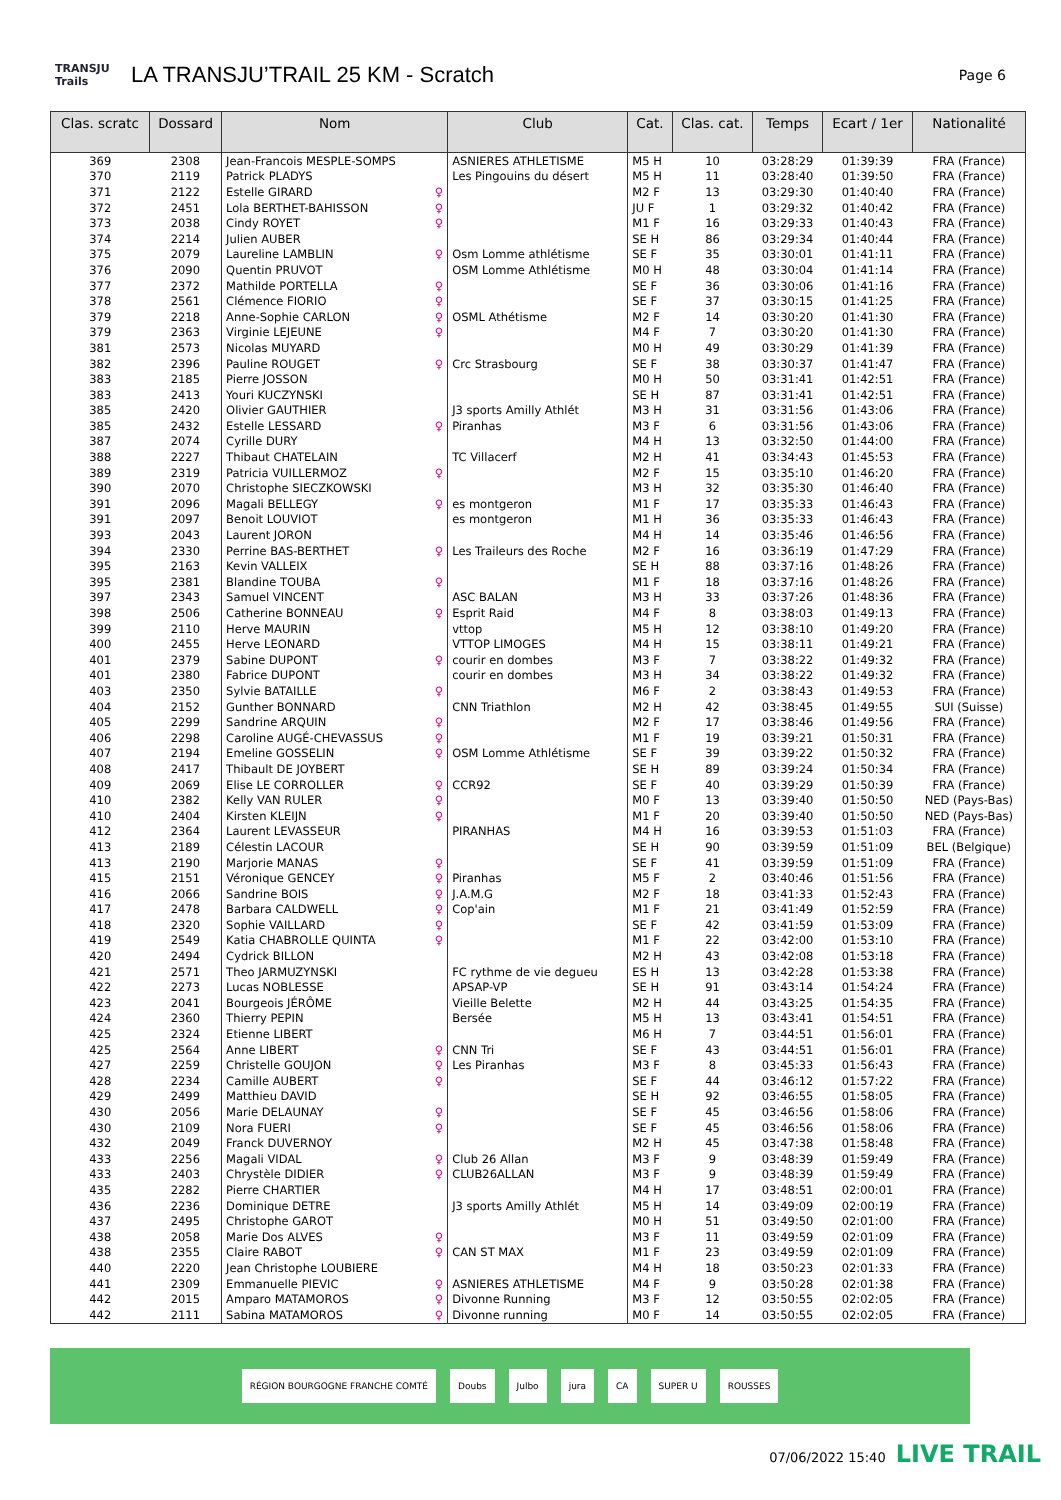TRANSJU
Trails
LA TRANSJU’TRAIL 25 KM - Scratch
Page 6
| Clas. scratc | Dossard | Nom | | Club | Cat. | Clas. cat. | Temps | Ecart / 1er | Nationalité |
| --- | --- | --- | --- | --- | --- | --- | --- | --- | --- |
| 369 | 2308 | Jean-Francois MESPLE-SOMPS | | ASNIERES ATHLETISME | M5 H | 10 | 03:28:29 | 01:39:39 | FRA (France) |
| 370 | 2119 | Patrick PLADYS | | Les Pingouins du désert | M5 H | 11 | 03:28:40 | 01:39:50 | FRA (France) |
| 371 | 2122 | Estelle GIRARD | ♀ | | M2 F | 13 | 03:29:30 | 01:40:40 | FRA (France) |
| 372 | 2451 | Lola BERTHET-BAHISSON | ♀ | | JU F | 1 | 03:29:32 | 01:40:42 | FRA (France) |
| 373 | 2038 | Cindy ROYET | ♀ | | M1 F | 16 | 03:29:33 | 01:40:43 | FRA (France) |
| 374 | 2214 | Julien AUBER | | | SE H | 86 | 03:29:34 | 01:40:44 | FRA (France) |
| 375 | 2079 | Laureline LAMBLIN | ♀ | Osm Lomme athlétisme | SE F | 35 | 03:30:01 | 01:41:11 | FRA (France) |
| 376 | 2090 | Quentin PRUVOT | | OSM Lomme Athlétisme | M0 H | 48 | 03:30:04 | 01:41:14 | FRA (France) |
| 377 | 2372 | Mathilde PORTELLA | ♀ | | SE F | 36 | 03:30:06 | 01:41:16 | FRA (France) |
| 378 | 2561 | Clémence FIORIO | ♀ | | SE F | 37 | 03:30:15 | 01:41:25 | FRA (France) |
| 379 | 2218 | Anne-Sophie CARLON | ♀ | OSML Athétisme | M2 F | 14 | 03:30:20 | 01:41:30 | FRA (France) |
| 379 | 2363 | Virginie LEJEUNE | ♀ | | M4 F | 7 | 03:30:20 | 01:41:30 | FRA (France) |
| 381 | 2573 | Nicolas MUYARD | | | M0 H | 49 | 03:30:29 | 01:41:39 | FRA (France) |
| 382 | 2396 | Pauline ROUGET | ♀ | Crc Strasbourg | SE F | 38 | 03:30:37 | 01:41:47 | FRA (France) |
| 383 | 2185 | Pierre JOSSON | | | M0 H | 50 | 03:31:41 | 01:42:51 | FRA (France) |
| 383 | 2413 | Youri KUCZYNSKI | | | SE H | 87 | 03:31:41 | 01:42:51 | FRA (France) |
| 385 | 2420 | Olivier GAUTHIER | | J3 sports Amilly Athlét | M3 H | 31 | 03:31:56 | 01:43:06 | FRA (France) |
| 385 | 2432 | Estelle LESSARD | ♀ | Piranhas | M3 F | 6 | 03:31:56 | 01:43:06 | FRA (France) |
| 387 | 2074 | Cyrille DURY | | | M4 H | 13 | 03:32:50 | 01:44:00 | FRA (France) |
| 388 | 2227 | Thibaut CHATELAIN | | TC Villacerf | M2 H | 41 | 03:34:43 | 01:45:53 | FRA (France) |
| 389 | 2319 | Patricia VUILLERMOZ | ♀ | | M2 F | 15 | 03:35:10 | 01:46:20 | FRA (France) |
| 390 | 2070 | Christophe SIECZKOWSKI | | | M3 H | 32 | 03:35:30 | 01:46:40 | FRA (France) |
| 391 | 2096 | Magali BELLEGY | ♀ | es montgeron | M1 F | 17 | 03:35:33 | 01:46:43 | FRA (France) |
| 391 | 2097 | Benoit LOUVIOT | | es montgeron | M1 H | 36 | 03:35:33 | 01:46:43 | FRA (France) |
| 393 | 2043 | Laurent JORON | | | M4 H | 14 | 03:35:46 | 01:46:56 | FRA (France) |
| 394 | 2330 | Perrine BAS-BERTHET | ♀ | Les Traileurs des Roche | M2 F | 16 | 03:36:19 | 01:47:29 | FRA (France) |
| 395 | 2163 | Kevin VALLEIX | | | SE H | 88 | 03:37:16 | 01:48:26 | FRA (France) |
| 395 | 2381 | Blandine TOUBA | ♀ | | M1 F | 18 | 03:37:16 | 01:48:26 | FRA (France) |
| 397 | 2343 | Samuel VINCENT | | ASC BALAN | M3 H | 33 | 03:37:26 | 01:48:36 | FRA (France) |
| 398 | 2506 | Catherine BONNEAU | ♀ | Esprit Raid | M4 F | 8 | 03:38:03 | 01:49:13 | FRA (France) |
| 399 | 2110 | Herve MAURIN | | vttop | M5 H | 12 | 03:38:10 | 01:49:20 | FRA (France) |
| 400 | 2455 | Herve LEONARD | | VTTOP LIMOGES | M4 H | 15 | 03:38:11 | 01:49:21 | FRA (France) |
| 401 | 2379 | Sabine DUPONT | ♀ | courir en dombes | M3 F | 7 | 03:38:22 | 01:49:32 | FRA (France) |
| 401 | 2380 | Fabrice DUPONT | | courir en dombes | M3 H | 34 | 03:38:22 | 01:49:32 | FRA (France) |
| 403 | 2350 | Sylvie BATAILLE | ♀ | | M6 F | 2 | 03:38:43 | 01:49:53 | FRA (France) |
| 404 | 2152 | Gunther BONNARD | | CNN Triathlon | M2 H | 42 | 03:38:45 | 01:49:55 | SUI (Suisse) |
| 405 | 2299 | Sandrine ARQUIN | ♀ | | M2 F | 17 | 03:38:46 | 01:49:56 | FRA (France) |
| 406 | 2298 | Caroline AUGÉ-CHEVASSUS | ♀ | | M1 F | 19 | 03:39:21 | 01:50:31 | FRA (France) |
| 407 | 2194 | Emeline GOSSELIN | ♀ | OSM Lomme Athlétisme | SE F | 39 | 03:39:22 | 01:50:32 | FRA (France) |
| 408 | 2417 | Thibault DE JOYBERT | | | SE H | 89 | 03:39:24 | 01:50:34 | FRA (France) |
| 409 | 2069 | Elise LE CORROLLER | ♀ | CCR92 | SE F | 40 | 03:39:29 | 01:50:39 | FRA (France) |
| 410 | 2382 | Kelly VAN RULER | ♀ | | M0 F | 13 | 03:39:40 | 01:50:50 | NED (Pays-Bas) |
| 410 | 2404 | Kirsten KLEIJN | ♀ | | M1 F | 20 | 03:39:40 | 01:50:50 | NED (Pays-Bas) |
| 412 | 2364 | Laurent LEVASSEUR | | PIRANHAS | M4 H | 16 | 03:39:53 | 01:51:03 | FRA (France) |
| 413 | 2189 | Célestin LACOUR | | | SE H | 90 | 03:39:59 | 01:51:09 | BEL (Belgique) |
| 413 | 2190 | Marjorie MANAS | ♀ | | SE F | 41 | 03:39:59 | 01:51:09 | FRA (France) |
| 415 | 2151 | Véronique GENCEY | ♀ | Piranhas | M5 F | 2 | 03:40:46 | 01:51:56 | FRA (France) |
| 416 | 2066 | Sandrine BOIS | ♀ | J.A.M.G | M2 F | 18 | 03:41:33 | 01:52:43 | FRA (France) |
| 417 | 2478 | Barbara CALDWELL | ♀ | Cop'ain | M1 F | 21 | 03:41:49 | 01:52:59 | FRA (France) |
| 418 | 2320 | Sophie VAILLARD | ♀ | | SE F | 42 | 03:41:59 | 01:53:09 | FRA (France) |
| 419 | 2549 | Katia CHABROLLE QUINTA | ♀ | | M1 F | 22 | 03:42:00 | 01:53:10 | FRA (France) |
| 420 | 2494 | Cydrick BILLON | | | M2 H | 43 | 03:42:08 | 01:53:18 | FRA (France) |
| 421 | 2571 | Theo JARMUZYNSKI | | FC rythme de vie degueu | ES H | 13 | 03:42:28 | 01:53:38 | FRA (France) |
| 422 | 2273 | Lucas NOBLESSE | | APSAP-VP | SE H | 91 | 03:43:14 | 01:54:24 | FRA (France) |
| 423 | 2041 | Bourgeois JÉRÔME | | Vieille Belette | M2 H | 44 | 03:43:25 | 01:54:35 | FRA (France) |
| 424 | 2360 | Thierry PEPIN | | Bersée | M5 H | 13 | 03:43:41 | 01:54:51 | FRA (France) |
| 425 | 2324 | Etienne LIBERT | | | M6 H | 7 | 03:44:51 | 01:56:01 | FRA (France) |
| 425 | 2564 | Anne LIBERT | ♀ | CNN Tri | SE F | 43 | 03:44:51 | 01:56:01 | FRA (France) |
| 427 | 2259 | Christelle GOUJON | ♀ | Les Piranhas | M3 F | 8 | 03:45:33 | 01:56:43 | FRA (France) |
| 428 | 2234 | Camille AUBERT | ♀ | | SE F | 44 | 03:46:12 | 01:57:22 | FRA (France) |
| 429 | 2499 | Matthieu DAVID | | | SE H | 92 | 03:46:55 | 01:58:05 | FRA (France) |
| 430 | 2056 | Marie DELAUNAY | ♀ | | SE F | 45 | 03:46:56 | 01:58:06 | FRA (France) |
| 430 | 2109 | Nora FUERI | ♀ | | SE F | 45 | 03:46:56 | 01:58:06 | FRA (France) |
| 432 | 2049 | Franck DUVERNOY | | | M2 H | 45 | 03:47:38 | 01:58:48 | FRA (France) |
| 433 | 2256 | Magali VIDAL | ♀ | Club 26 Allan | M3 F | 9 | 03:48:39 | 01:59:49 | FRA (France) |
| 433 | 2403 | Chrystèle DIDIER | ♀ | CLUB26ALLAN | M3 F | 9 | 03:48:39 | 01:59:49 | FRA (France) |
| 435 | 2282 | Pierre CHARTIER | | | M4 H | 17 | 03:48:51 | 02:00:01 | FRA (France) |
| 436 | 2236 | Dominique DETRE | | J3 sports Amilly Athlét | M5 H | 14 | 03:49:09 | 02:00:19 | FRA (France) |
| 437 | 2495 | Christophe GAROT | | | M0 H | 51 | 03:49:50 | 02:01:00 | FRA (France) |
| 438 | 2058 | Marie Dos ALVES | ♀ | | M3 F | 11 | 03:49:59 | 02:01:09 | FRA (France) |
| 438 | 2355 | Claire RABOT | ♀ | CAN ST MAX | M1 F | 23 | 03:49:59 | 02:01:09 | FRA (France) |
| 440 | 2220 | Jean Christophe LOUBIERE | | | M4 H | 18 | 03:50:23 | 02:01:33 | FRA (France) |
| 441 | 2309 | Emmanuelle PIEVIC | ♀ | ASNIERES ATHLETISME | M4 F | 9 | 03:50:28 | 02:01:38 | FRA (France) |
| 442 | 2015 | Amparo MATAMOROS | ♀ | Divonne Running | M3 F | 12 | 03:50:55 | 02:02:05 | FRA (France) |
| 442 | 2111 | Sabina MATAMOROS | ♀ | Divonne running | M0 F | 14 | 03:50:55 | 02:02:05 | FRA (France) |
RÉGION BOURGOGNE FRANCHE COMTÉ Doubs Julbo jura CA SUPER U ROUSSES
07/06/2022 15:40 LIVE TRAIL